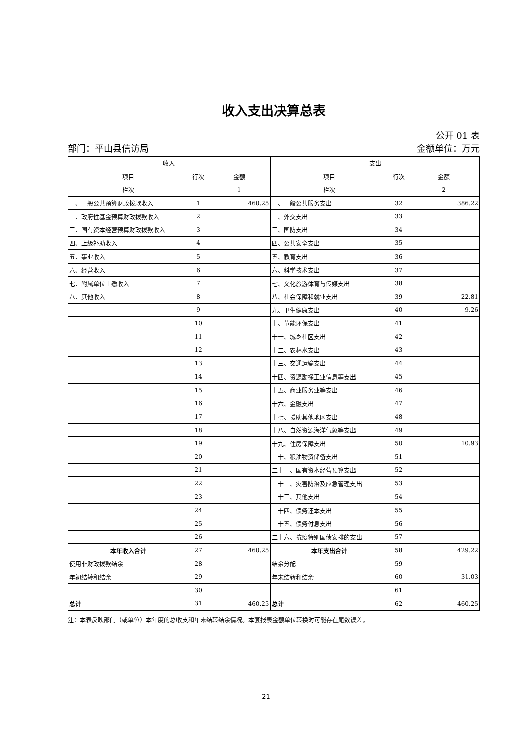收入支出决算总表
公开 01 表
部门：平山县信访局 金额单位：万元
| 收入 | | | 支出 | | |
| --- | --- | --- | --- | --- | --- |
| 项目 | 行次 | 金额 | 项目 | 行次 | 金额 |
| 栏次 | | 1 | 栏次 | | 2 |
| 一、一般公共预算财政拨款收入 | 1 | 460.25 | 一、一般公共服务支出 | 32 | 386.22 |
| 二、政府性基金预算财政拨款收入 | 2 | | 二、外交支出 | 33 | |
| 三、国有资本经营预算财政拨款收入 | 3 | | 三、国防支出 | 34 | |
| 四、上级补助收入 | 4 | | 四、公共安全支出 | 35 | |
| 五、事业收入 | 5 | | 五、教育支出 | 36 | |
| 六、经营收入 | 6 | | 六、科学技术支出 | 37 | |
| 七、附属单位上缴收入 | 7 | | 七、文化旅游体育与传媒支出 | 38 | |
| 八、其他收入 | 8 | | 八、社会保障和就业支出 | 39 | 22.81 |
| | 9 | | 九、卫生健康支出 | 40 | 9.26 |
| | 10 | | 十、节能环保支出 | 41 | |
| | 11 | | 十一、城乡社区支出 | 42 | |
| | 12 | | 十二、农林水支出 | 43 | |
| | 13 | | 十三、交通运输支出 | 44 | |
| | 14 | | 十四、资源勘探工业信息等支出 | 45 | |
| | 15 | | 十五、商业服务业等支出 | 46 | |
| | 16 | | 十六、金融支出 | 47 | |
| | 17 | | 十七、援助其他地区支出 | 48 | |
| | 18 | | 十八、自然资源海洋气象等支出 | 49 | |
| | 19 | | 十九、住房保障支出 | 50 | 10.93 |
| | 20 | | 二十、粮油物资储备支出 | 51 | |
| | 21 | | 二十一、国有资本经营预算支出 | 52 | |
| | 22 | | 二十二、灾害防治及应急管理支出 | 53 | |
| | 23 | | 二十三、其他支出 | 54 | |
| | 24 | | 二十四、债务还本支出 | 55 | |
| | 25 | | 二十五、债务付息支出 | 56 | |
| | 26 | | 二十六、抗疫特别国债安排的支出 | 57 | |
| 本年收入合计 | 27 | 460.25 | 本年支出合计 | 58 | 429.22 |
| 使用非财政拨款结余 | 28 | | 结余分配 | 59 | |
| 年初结转和结余 | 29 | | 年末结转和结余 | 60 | 31.03 |
| | 30 | | | 61 | |
| 总计 | 31 | 460.25 | 总计 | 62 | 460.25 |
注：本表反映部门（或单位）本年度的总收支和年末结转结余情况。本套报表金额单位转换时可能存在尾数误差。
21